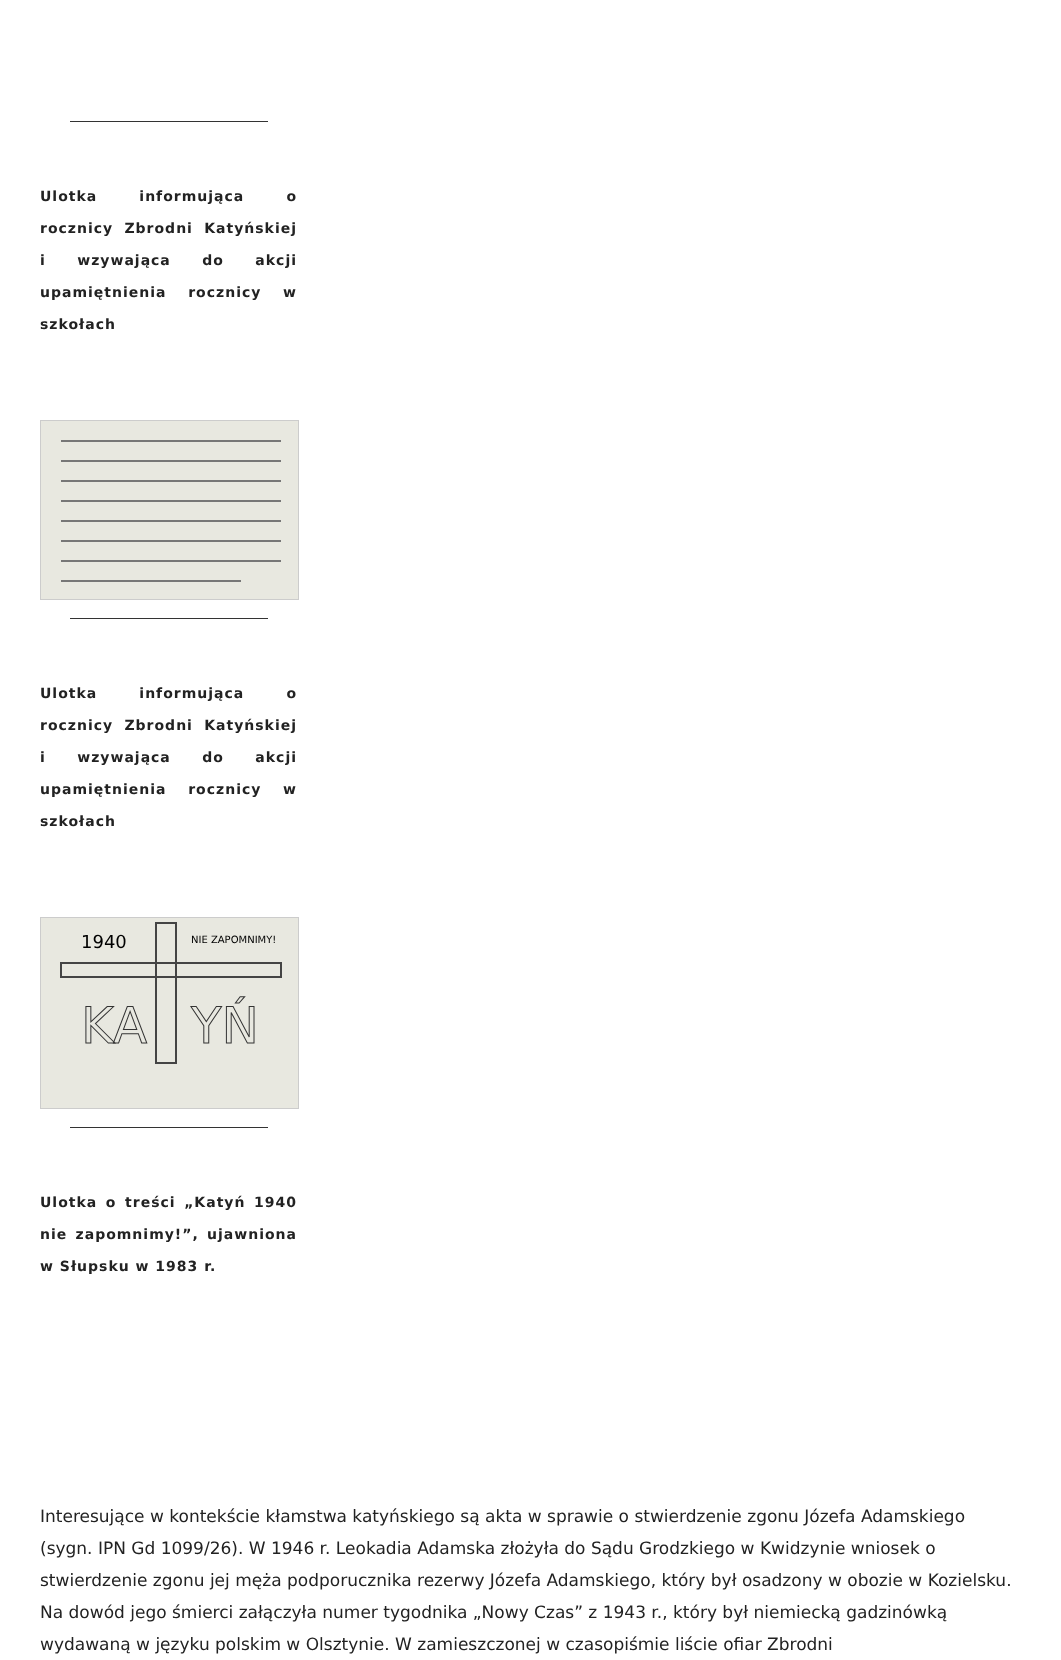Ulotka informująca o rocznicy Zbrodni Katyńskiej i wzywająca do akcji upamiętnienia rocznicy w szkołach
Ulotka informująca o rocznicy Zbrodni Katyńskiej i wzywająca do akcji upamiętnienia rocznicy w szkołach
1940
NIE ZAPOMNIMY!
KA
YŃ
Ulotka o treści „Katyń 1940 nie zapomnimy!”, ujawniona w Słupsku w 1983 r.
Interesujące w kontekście kłamstwa katyńskiego są akta w sprawie o stwierdzenie zgonu Józefa Adamskiego (sygn. IPN Gd 1099/26). W 1946 r. Leokadia Adamska złożyła do Sądu Grodzkiego w Kwidzynie wniosek o stwierdzenie zgonu jej męża podporucznika rezerwy Józefa Adamskiego, który był osadzony w obozie w Kozielsku. Na dowód jego śmierci załączyła numer tygodnika „Nowy Czas” z 1943 r., który był niemiecką gadzinówką wydawaną w języku polskim w Olsztynie. W zamieszczonej w czasopiśmie liście ofiar Zbrodni